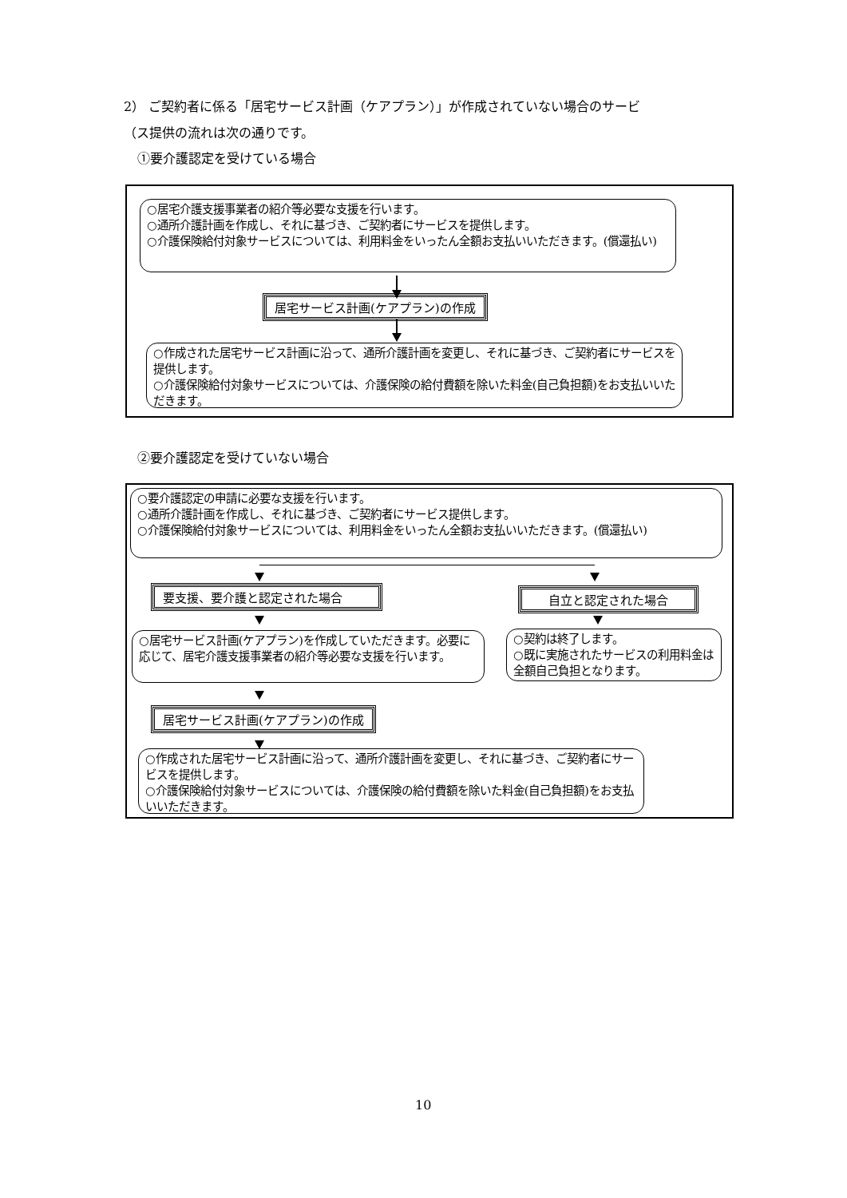2） ご契約者に係る「居宅サービス計画（ケアプラン）」が作成されていない場合のサービ
（ス提供の流れは次の通りです。
①要介護認定を受けている場合
○居宅介護支援事業者の紹介等必要な支援を行います。
○通所介護計画を作成し、それに基づき、ご契約者にサービスを提供します。
○介護保険給付対象サービスについては、利用料金をいったん全額お支払いいただきます。(償還払い)
居宅サービス計画(ケアプラン)の作成
○作成された居宅サービス計画に沿って、通所介護計画を変更し、それに基づき、ご契約者にサービスを提供します。
○介護保険給付対象サービスについては、介護保険の給付費額を除いた料金(自己負担額)をお支払いいただきます。
②要介護認定を受けていない場合
○要介護認定の申請に必要な支援を行います。
○通所介護計画を作成し、それに基づき、ご契約者にサービス提供します。
○介護保険給付対象サービスについては、利用料金をいったん全額お支払いいただきます。(償還払い)
要支援、要介護と認定された場合 自立と認定された場合
○居宅サービス計画(ケアプラン)を作成していただきます。必要に応じて、居宅介護支援事業者の紹介等必要な支援を行います。
○契約は終了します。
○既に実施されたサービスの利用料金は全額自己負担となります。
居宅サービス計画(ケアプラン)の作成
○作成された居宅サービス計画に沿って、通所介護計画を変更し、それに基づき、ご契約者にサービスを提供します。
○介護保険給付対象サービスについては、介護保険の給付費額を除いた料金(自己負担額)をお支払いいただきます。
10